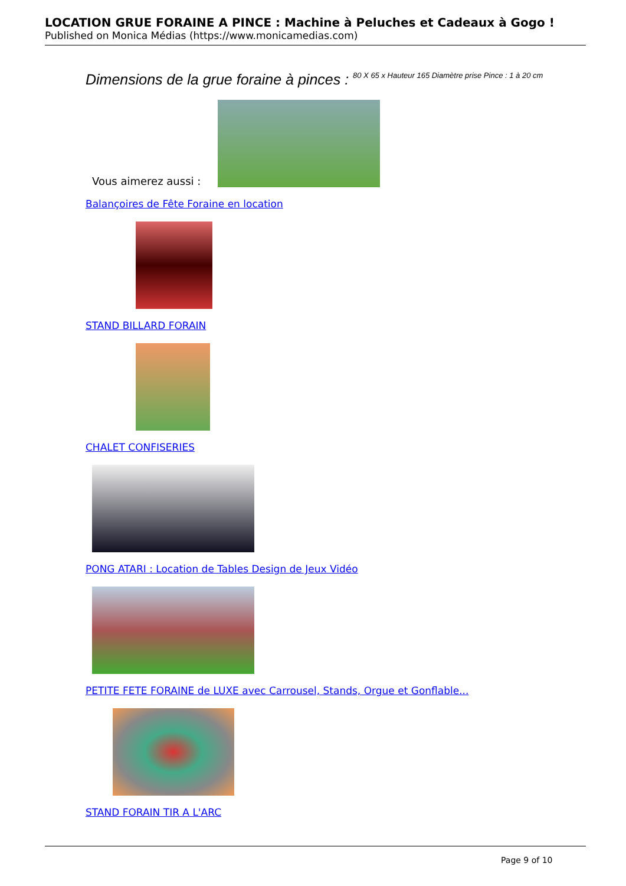LOCATION GRUE FORAINE A PINCE : Machine à Peluches et Cadeaux à Gogo !
Published on Monica Médias (https://www.monicamedias.com)
Dimensions de la grue foraine à pinces : 80 X 65 x Hauteur 165 Diamètre prise Pince : 1 à 20 cm
Vous aimerez aussi :
Balançoires de Fête Foraine en location
STAND BILLARD FORAIN
CHALET CONFISERIES
PONG ATARI : Location de Tables Design de Jeux Vidéo
PETITE FETE FORAINE de LUXE avec Carrousel, Stands, Orgue et Gonflable...
STAND FORAIN TIR A L'ARC
Page 9 of 10